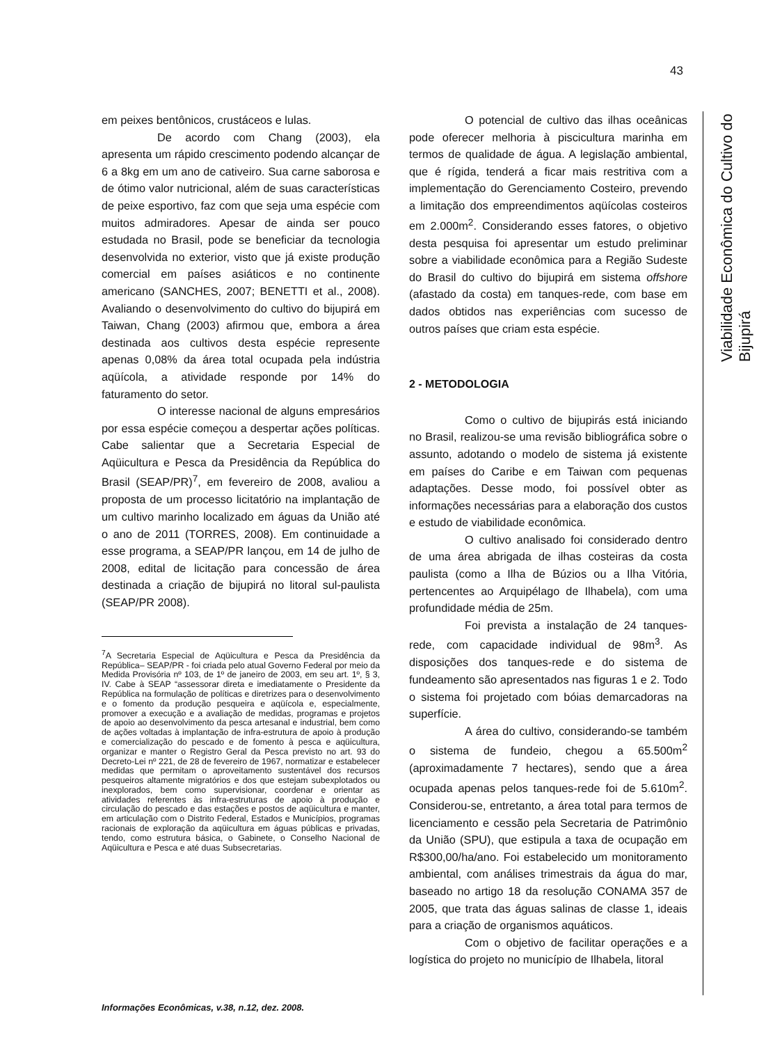43
Viabilidade Econômica do Cultivo do Bijupirá
em peixes bentônicos, crustáceos e lulas.
De acordo com Chang (2003), ela apresenta um rápido crescimento podendo alcançar de 6 a 8kg em um ano de cativeiro. Sua carne saborosa e de ótimo valor nutricional, além de suas características de peixe esportivo, faz com que seja uma espécie com muitos admiradores. Apesar de ainda ser pouco estudada no Brasil, pode se beneficiar da tecnologia desenvolvida no exterior, visto que já existe produção comercial em países asiáticos e no continente americano (SANCHES, 2007; BENETTI et al., 2008). Avaliando o desenvolvimento do cultivo do bijupirá em Taiwan, Chang (2003) afirmou que, embora a área destinada aos cultivos desta espécie represente apenas 0,08% da área total ocupada pela indústria aqüícola, a atividade responde por 14% do faturamento do setor.
O interesse nacional de alguns empresários por essa espécie começou a despertar ações políticas. Cabe salientar que a Secretaria Especial de Aqüicultura e Pesca da Presidência da República do Brasil (SEAP/PR)<sup>7</sup>, em fevereiro de 2008, avaliou a proposta de um processo licitatório na implantação de um cultivo marinho localizado em águas da União até o ano de 2011 (TORRES, 2008). Em continuidade a esse programa, a SEAP/PR lançou, em 14 de julho de 2008, edital de licitação para concessão de área destinada a criação de bijupirá no litoral sul-paulista (SEAP/PR 2008).
<sup>7</sup> A Secretaria Especial de Aqüicultura e Pesca da Presidência da República– SEAP/PR - foi criada pelo atual Governo Federal por meio da Medida Provisória nº 103, de 1º de janeiro de 2003, em seu art. 1º, § 3, IV. Cabe à SEAP “assessorar direta e imediatamente o Presidente da República na formulação de políticas e diretrizes para o desenvolvimento e o fomento da produção pesqueira e aqüícola e, especialmente, promover a execução e a avaliação de medidas, programas e projetos de apoio ao desenvolvimento da pesca artesanal e industrial, bem como de ações voltadas à implantação de infra-estrutura de apoio à produção e comercialização do pescado e de fomento à pesca e aqüicultura, organizar e manter o Registro Geral da Pesca previsto no art. 93 do Decreto-Lei nº 221, de 28 de fevereiro de 1967, normatizar e estabelecer medidas que permitam o aproveitamento sustentável dos recursos pesqueiros altamente migratórios e dos que estejam subexplotados ou inexplorados, bem como supervisionar, coordenar e orientar as atividades referentes às infra-estruturas de apoio à produção e circulação do pescado e das estações e postos de aqüicultura e manter, em articulação com o Distrito Federal, Estados e Municípios, programas racionais de exploração da aqüicultura em águas públicas e privadas, tendo, como estrutura básica, o Gabinete, o Conselho Nacional de Aqüicultura e Pesca e até duas Subsecretarias.
O potencial de cultivo das ilhas oceânicas pode oferecer melhoria à piscicultura marinha em termos de qualidade de água. A legislação ambiental, que é rígida, tenderá a ficar mais restritiva com a implementação do Gerenciamento Costeiro, prevendo a limitação dos empreendimentos aqüícolas costeiros em 2.000m<sup>2</sup>. Considerando esses fatores, o objetivo desta pesquisa foi apresentar um estudo preliminar sobre a viabilidade econômica para a Região Sudeste do Brasil do cultivo do bijupirá em sistema offshore (afastado da costa) em tanques-rede, com base em dados obtidos nas experiências com sucesso de outros países que criam esta espécie.
2 - METODOLOGIA
Como o cultivo de bijupirás está iniciando no Brasil, realizou-se uma revisão bibliográfica sobre o assunto, adotando o modelo de sistema já existente em países do Caribe e em Taiwan com pequenas adaptações. Desse modo, foi possível obter as informações necessárias para a elaboração dos custos e estudo de viabilidade econômica.
O cultivo analisado foi considerado dentro de uma área abrigada de ilhas costeiras da costa paulista (como a Ilha de Búzios ou a Ilha Vitória, pertencentes ao Arquipélago de Ilhabela), com uma profundidade média de 25m.
Foi prevista a instalação de 24 tanques-rede, com capacidade individual de 98m<sup>3</sup>. As disposições dos tanques-rede e do sistema de fundeamento são apresentados nas figuras 1 e 2. Todo o sistema foi projetado com bóias demarcadoras na superfície.
A área do cultivo, considerando-se também o sistema de fundeio, chegou a 65.500m<sup>2</sup> (aproximadamente 7 hectares), sendo que a área ocupada apenas pelos tanques-rede foi de 5.610m<sup>2</sup>. Considerou-se, entretanto, a área total para termos de licenciamento e cessão pela Secretaria de Patrimônio da União (SPU), que estipula a taxa de ocupação em R$300,00/ha/ano. Foi estabelecido um monitoramento ambiental, com análises trimestrais da água do mar, baseado no artigo 18 da resolução CONAMA 357 de 2005, que trata das águas salinas de classe 1, ideais para a criação de organismos aquáticos.
Com o objetivo de facilitar operações e a logística do projeto no município de Ilhabela, litoral
Informações Econômicas, v.38, n.12, dez. 2008.